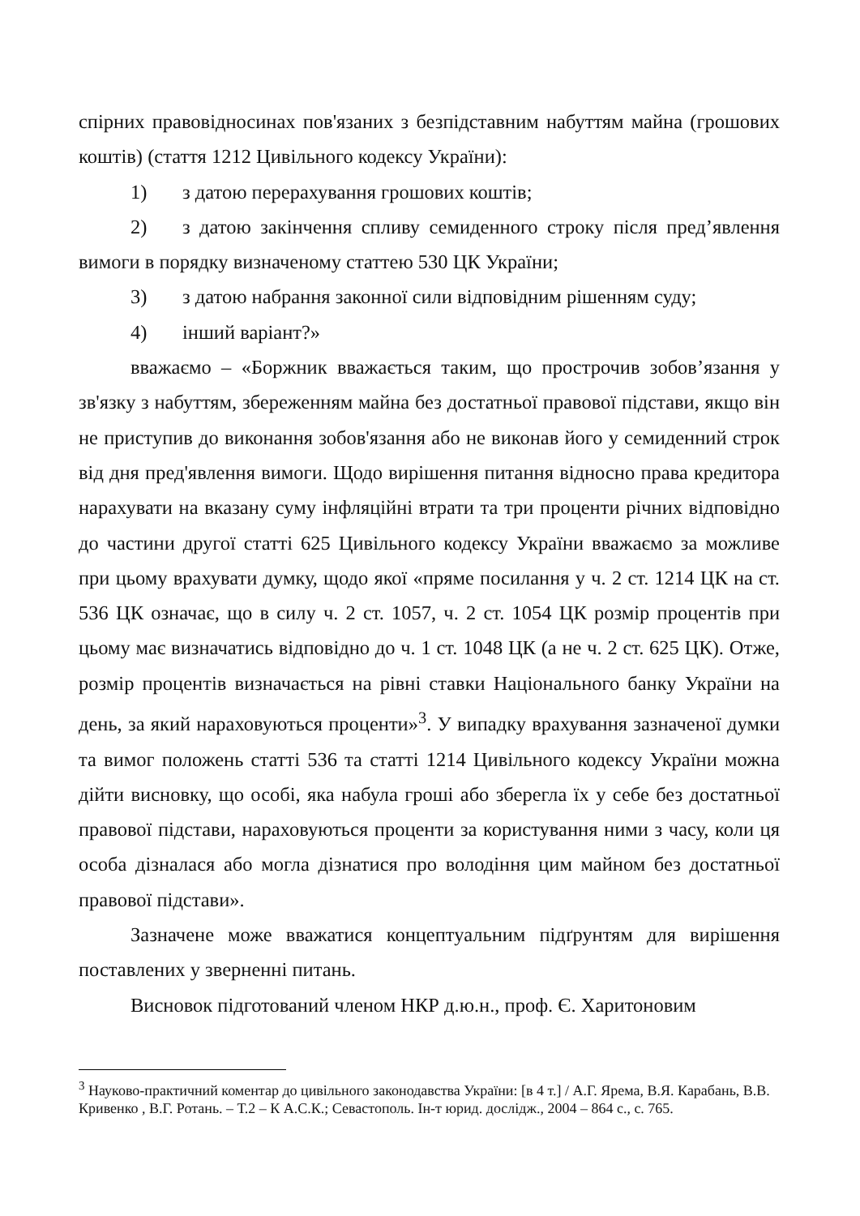спірних правовідносинах пов'язаних з безпідставним набуттям майна (грошових коштів) (стаття 1212 Цивільного кодексу України):
1) з датою перерахування грошових коштів;
2) з датою закінчення спливу семиденного строку після пред’явлення вимоги в порядку визначеному статтею 530 ЦК України;
3) з датою набрання законної сили відповідним рішенням суду;
4) інший варіант?»
вважаємо – «Боржник вважається таким, що прострочив зобов’язання у зв'язку з набуттям, збереженням майна без достатньої правової підстави, якщо він не приступив до виконання зобов'язання або не виконав його у семиденний строк від дня пред'явлення вимоги. Щодо вирішення питання відносно права кредитора нарахувати на вказану суму інфляційні втрати та три проценти річних відповідно до частини другої статті 625 Цивільного кодексу України вважаємо за можливе при цьому врахувати думку, щодо якої «пряме посилання у ч. 2 ст. 1214 ЦК на ст. 536 ЦК означає, що в силу ч. 2 ст. 1057, ч. 2 ст. 1054 ЦК розмір процентів при цьому має визначатись відповідно до ч. 1 ст. 1048 ЦК (а не ч. 2 ст. 625 ЦК). Отже, розмір процентів визначається на рівні ставки Національного банку України на день, за який нараховуються проценти»<sup>3</sup>. У випадку врахування зазначеної думки та вимог положень статті 536 та статті 1214 Цивільного кодексу України можна дійти висновку, що особі, яка набула гроші або зберегла їх у себе без достатньої правової підстави, нараховуються проценти за користування ними з часу, коли ця особа дізналася або могла дізнатися про володіння цим майном без достатньої правової підстави».
Зазначене може вважатися концептуальним підґрунтям для вирішення поставлених у зверненні питань.
Висновок підготований членом НКР д.ю.н., проф. Є. Харитоновим
<sup>3</sup> Науково-практичний коментар до цивільного законодавства України: [в 4 т.] / А.Г. Ярема, В.Я. Карабань, В.В. Кривенко , В.Г. Ротань. – Т.2 – К А.С.К.; Севастополь. Ін-т юрид. дослідж., 2004 – 864 с., с. 765.